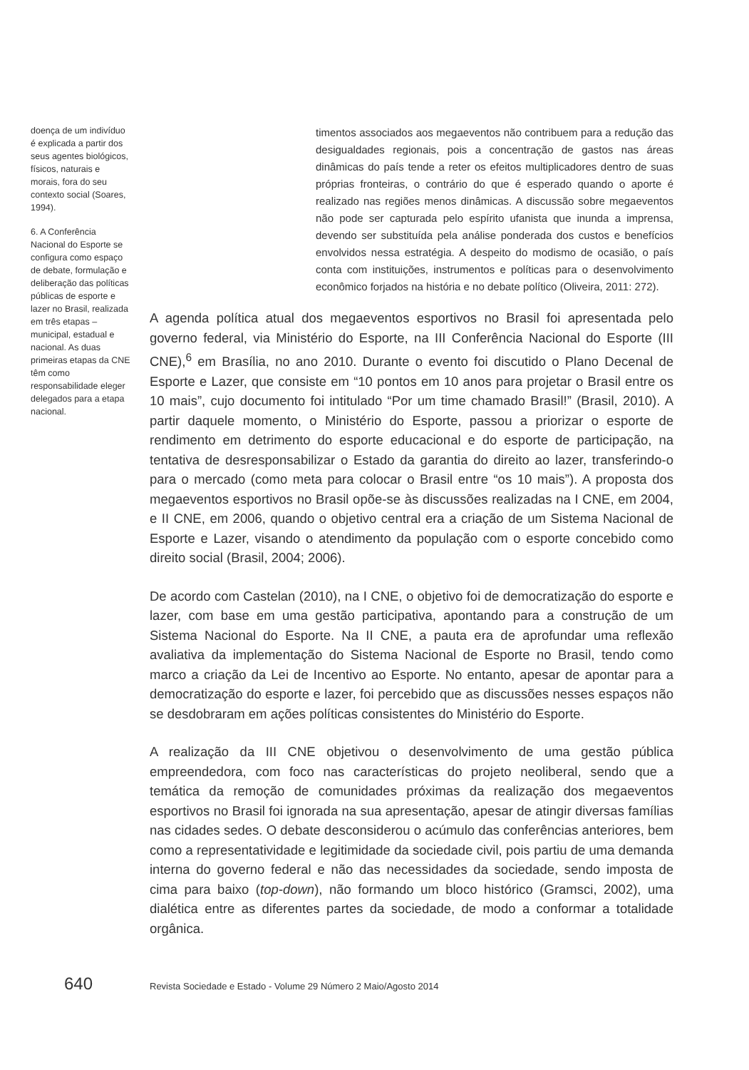doença de um indivíduo é explicada a partir dos seus agentes biológicos, físicos, naturais e morais, fora do seu contexto social (Soares, 1994).
6. A Conferência Nacional do Esporte se configura como espaço de debate, formulação e deliberação das políticas públicas de esporte e lazer no Brasil, realizada em três etapas – municipal, estadual e nacional. As duas primeiras etapas da CNE têm como responsabilidade eleger delegados para a etapa nacional.
timentos associados aos megaeventos não contribuem para a redução das desigualdades regionais, pois a concentração de gastos nas áreas dinâmicas do país tende a reter os efeitos multiplicadores dentro de suas próprias fronteiras, o contrário do que é esperado quando o aporte é realizado nas regiões menos dinâmicas. A discussão sobre megaeventos não pode ser capturada pelo espírito ufanista que inunda a imprensa, devendo ser substituída pela análise ponderada dos custos e benefícios envolvidos nessa estratégia. A despeito do modismo de ocasião, o país conta com instituições, instrumentos e políticas para o desenvolvimento econômico forjados na história e no debate político (Oliveira, 2011: 272).
A agenda política atual dos megaeventos esportivos no Brasil foi apresentada pelo governo federal, via Ministério do Esporte, na III Conferência Nacional do Esporte (III CNE),<sup>6</sup> em Brasília, no ano 2010. Durante o evento foi discutido o Plano Decenal de Esporte e Lazer, que consiste em “10 pontos em 10 anos para projetar o Brasil entre os 10 mais”, cujo documento foi intitulado “Por um time chamado Brasil!” (Brasil, 2010). A partir daquele momento, o Ministério do Esporte, passou a priorizar o esporte de rendimento em detrimento do esporte educacional e do esporte de participação, na tentativa de desresponsabilizar o Estado da garantia do direito ao lazer, transferindo-o para o mercado (como meta para colocar o Brasil entre “os 10 mais”). A proposta dos megaeventos esportivos no Brasil opõe-se às discussões realizadas na I CNE, em 2004, e II CNE, em 2006, quando o objetivo central era a criação de um Sistema Nacional de Esporte e Lazer, visando o atendimento da população com o esporte concebido como direito social (Brasil, 2004; 2006).
De acordo com Castelan (2010), na I CNE, o objetivo foi de democratização do esporte e lazer, com base em uma gestão participativa, apontando para a construção de um Sistema Nacional do Esporte. Na II CNE, a pauta era de aprofundar uma reflexão avaliativa da implementação do Sistema Nacional de Esporte no Brasil, tendo como marco a criação da Lei de Incentivo ao Esporte. No entanto, apesar de apontar para a democratização do esporte e lazer, foi percebido que as discussões nesses espaços não se desdobraram em ações políticas consistentes do Ministério do Esporte.
A realização da III CNE objetivou o desenvolvimento de uma gestão pública empreendedora, com foco nas características do projeto neoliberal, sendo que a temática da remoção de comunidades próximas da realização dos megaeventos esportivos no Brasil foi ignorada na sua apresentação, apesar de atingir diversas famílias nas cidades sedes. O debate desconsiderou o acúmulo das conferências anteriores, bem como a representatividade e legitimidade da sociedade civil, pois partiu de uma demanda interna do governo federal e não das necessidades da sociedade, sendo imposta de cima para baixo (top-down), não formando um bloco histórico (Gramsci, 2002), uma dialética entre as diferentes partes da sociedade, de modo a conformar a totalidade orgânica.
640 Revista Sociedade e Estado - Volume 29 Número 2 Maio/Agosto 2014